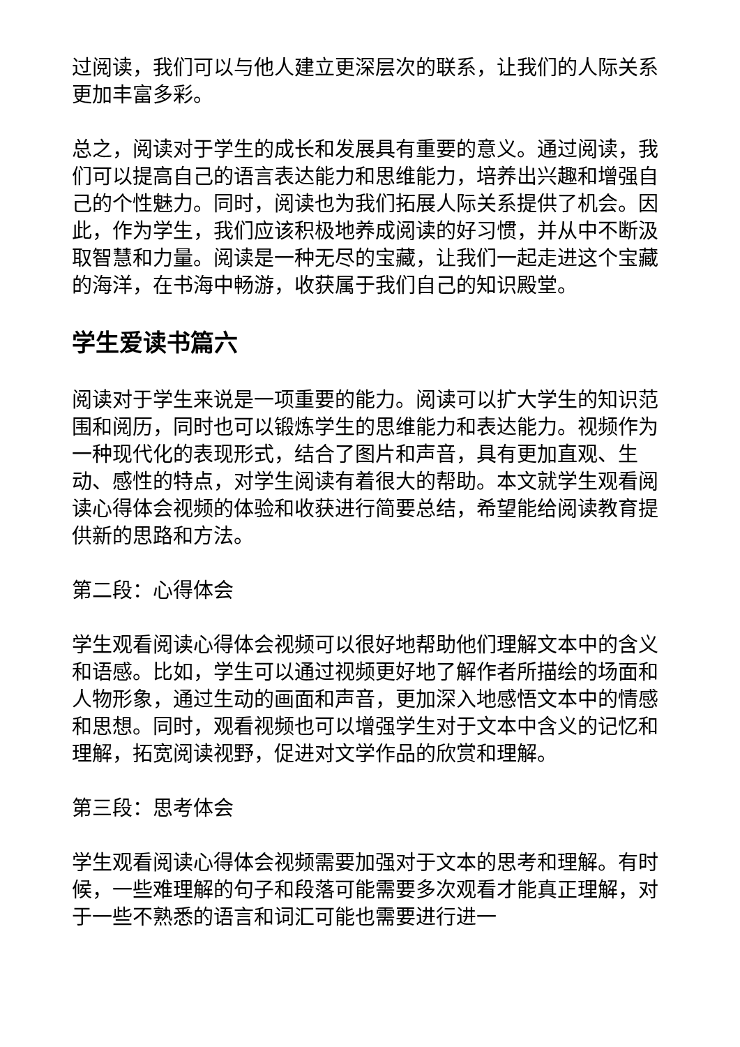过阅读，我们可以与他人建立更深层次的联系，让我们的人际关系更加丰富多彩。
总之，阅读对于学生的成长和发展具有重要的意义。通过阅读，我们可以提高自己的语言表达能力和思维能力，培养出兴趣和增强自己的个性魅力。同时，阅读也为我们拓展人际关系提供了机会。因此，作为学生，我们应该积极地养成阅读的好习惯，并从中不断汲取智慧和力量。阅读是一种无尽的宝藏，让我们一起走进这个宝藏的海洋，在书海中畅游，收获属于我们自己的知识殿堂。
学生爱读书篇六
阅读对于学生来说是一项重要的能力。阅读可以扩大学生的知识范围和阅历，同时也可以锻炼学生的思维能力和表达能力。视频作为一种现代化的表现形式，结合了图片和声音，具有更加直观、生动、感性的特点，对学生阅读有着很大的帮助。本文就学生观看阅读心得体会视频的体验和收获进行简要总结，希望能给阅读教育提供新的思路和方法。
第二段：心得体会
学生观看阅读心得体会视频可以很好地帮助他们理解文本中的含义和语感。比如，学生可以通过视频更好地了解作者所描绘的场面和人物形象，通过生动的画面和声音，更加深入地感悟文本中的情感和思想。同时，观看视频也可以增强学生对于文本中含义的记忆和理解，拓宽阅读视野，促进对文学作品的欣赏和理解。
第三段：思考体会
学生观看阅读心得体会视频需要加强对于文本的思考和理解。有时候，一些难理解的句子和段落可能需要多次观看才能真正理解，对于一些不熟悉的语言和词汇可能也需要进行进一